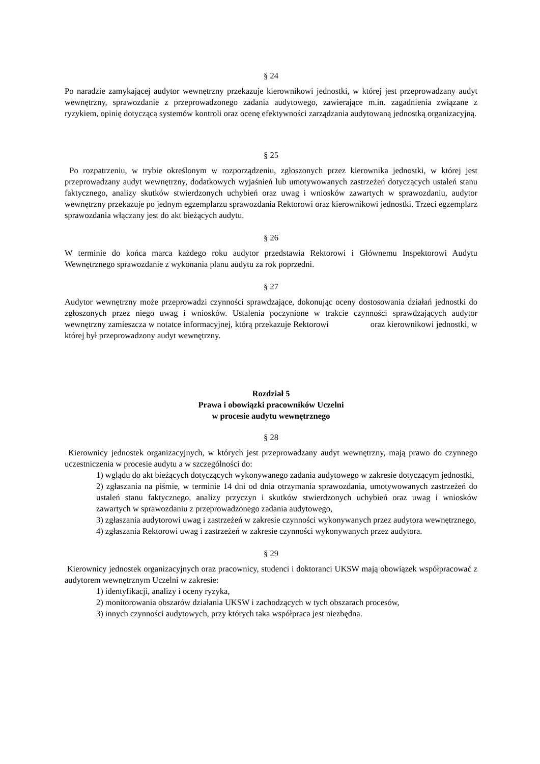§ 24
Po naradzie zamykającej audytor wewnętrzny przekazuje kierownikowi jednostki, w której jest przeprowadzany audyt wewnętrzny, sprawozdanie z przeprowadzonego zadania audytowego, zawierające m.in. zagadnienia związane z ryzykiem, opinię dotyczącą systemów kontroli oraz ocenę efektywności zarządzania audytowaną jednostką organizacyjną.
§ 25
Po rozpatrzeniu, w trybie określonym w rozporządzeniu, zgłoszonych przez kierownika jednostki, w której jest przeprowadzany audyt wewnętrzny, dodatkowych wyjaśnień lub umotywowanych zastrzeżeń dotyczących ustaleń stanu faktycznego, analizy skutków stwierdzonych uchybień oraz uwag i wniosków zawartych w sprawozdaniu, audytor wewnętrzny przekazuje po jednym egzemplarzu sprawozdania Rektorowi oraz kierownikowi jednostki. Trzeci egzemplarz sprawozdania włączany jest do akt bieżących audytu.
§ 26
W terminie do końca marca każdego roku audytor przedstawia Rektorowi i Głównemu Inspektorowi Audytu Wewnętrznego sprawozdanie z wykonania planu audytu za rok poprzedni.
§ 27
Audytor wewnętrzny może przeprowadzi czynności sprawdzające, dokonując oceny dostosowania działań jednostki do zgłoszonych przez niego uwag i wniosków. Ustalenia poczynione w trakcie czynności sprawdzających audytor wewnętrzny zamieszcza w notatce informacyjnej, którą przekazuje Rektorowi oraz kierownikowi jednostki, w której był przeprowadzony audyt wewnętrzny.
Rozdział 5
Prawa i obowiązki pracowników Uczelni
w procesie audytu wewnętrznego
§ 28
Kierownicy jednostek organizacyjnych, w których jest przeprowadzany audyt wewnętrzny, mają prawo do czynnego uczestniczenia w procesie audytu a w szczególności do:
1) wglądu do akt bieżących dotyczących wykonywanego zadania audytowego w zakresie dotyczącym jednostki,
2) zgłaszania na piśmie, w terminie 14 dni od dnia otrzymania sprawozdania, umotywowanych zastrzeżeń do ustaleń stanu faktycznego, analizy przyczyn i skutków stwierdzonych uchybień oraz uwag i wniosków zawartych w sprawozdaniu z przeprowadzonego zadania audytowego,
3) zgłaszania audytorowi uwag i zastrzeżeń w zakresie czynności wykonywanych przez audytora wewnętrznego,
4) zgłaszania Rektorowi uwag i zastrzeżeń w zakresie czynności wykonywanych przez audytora.
§ 29
Kierownicy jednostek organizacyjnych oraz pracownicy, studenci i doktoranci UKSW mają obowiązek współpracować z audytorem wewnętrznym Uczelni w zakresie:
1) identyfikacji, analizy i oceny ryzyka,
2) monitorowania obszarów działania UKSW i zachodzących w tych obszarach procesów,
3) innych czynności audytowych, przy których taka współpraca jest niezbędna.